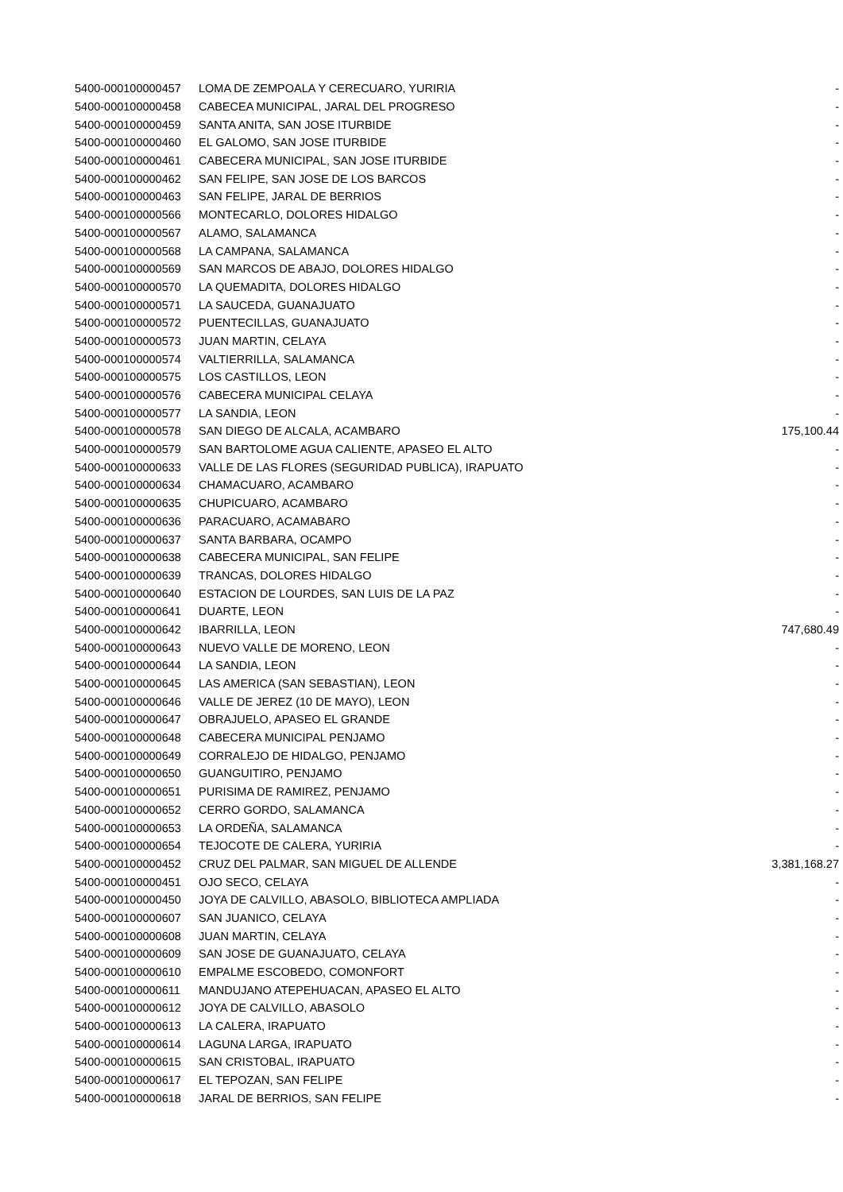| 5400-000100000457 | LOMA DE ZEMPOALA Y CERECUARO, YURIRIA | - |
| 5400-000100000458 | CABECEA MUNICIPAL, JARAL DEL PROGRESO | - |
| 5400-000100000459 | SANTA ANITA, SAN JOSE ITURBIDE | - |
| 5400-000100000460 | EL GALOMO, SAN JOSE ITURBIDE | - |
| 5400-000100000461 | CABECERA MUNICIPAL, SAN JOSE ITURBIDE | - |
| 5400-000100000462 | SAN FELIPE, SAN JOSE DE LOS BARCOS | - |
| 5400-000100000463 | SAN FELIPE, JARAL DE BERRIOS | - |
| 5400-000100000566 | MONTECARLO, DOLORES HIDALGO | - |
| 5400-000100000567 | ALAMO, SALAMANCA | - |
| 5400-000100000568 | LA CAMPANA, SALAMANCA | - |
| 5400-000100000569 | SAN MARCOS DE ABAJO, DOLORES HIDALGO | - |
| 5400-000100000570 | LA QUEMADITA, DOLORES HIDALGO | - |
| 5400-000100000571 | LA SAUCEDA, GUANAJUATO | - |
| 5400-000100000572 | PUENTECILLAS, GUANAJUATO | - |
| 5400-000100000573 | JUAN MARTIN, CELAYA | - |
| 5400-000100000574 | VALTIERRILLA, SALAMANCA | - |
| 5400-000100000575 | LOS CASTILLOS, LEON | - |
| 5400-000100000576 | CABECERA MUNICIPAL CELAYA | - |
| 5400-000100000577 | LA SANDIA, LEON | - |
| 5400-000100000578 | SAN DIEGO DE ALCALA, ACAMBARO | 175,100.44 |
| 5400-000100000579 | SAN BARTOLOME AGUA CALIENTE, APASEO EL ALTO | - |
| 5400-000100000633 | VALLE DE LAS FLORES (SEGURIDAD PUBLICA), IRAPUATO | - |
| 5400-000100000634 | CHAMACUARO, ACAMBARO | - |
| 5400-000100000635 | CHUPICUARO, ACAMBARO | - |
| 5400-000100000636 | PARACUARO, ACAMABARO | - |
| 5400-000100000637 | SANTA BARBARA, OCAMPO | - |
| 5400-000100000638 | CABECERA MUNICIPAL, SAN FELIPE | - |
| 5400-000100000639 | TRANCAS, DOLORES HIDALGO | - |
| 5400-000100000640 | ESTACION DE LOURDES, SAN LUIS DE LA PAZ | - |
| 5400-000100000641 | DUARTE, LEON | - |
| 5400-000100000642 | IBARRILLA, LEON | 747,680.49 |
| 5400-000100000643 | NUEVO VALLE DE MORENO, LEON | - |
| 5400-000100000644 | LA SANDIA, LEON | - |
| 5400-000100000645 | LAS AMERICA (SAN SEBASTIAN), LEON | - |
| 5400-000100000646 | VALLE DE JEREZ (10 DE MAYO), LEON | - |
| 5400-000100000647 | OBRAJUELO, APASEO EL GRANDE | - |
| 5400-000100000648 | CABECERA MUNICIPAL PENJAMO | - |
| 5400-000100000649 | CORRALEJO DE HIDALGO, PENJAMO | - |
| 5400-000100000650 | GUANGUITIRO, PENJAMO | - |
| 5400-000100000651 | PURISIMA DE RAMIREZ, PENJAMO | - |
| 5400-000100000652 | CERRO GORDO, SALAMANCA | - |
| 5400-000100000653 | LA ORDEÑA, SALAMANCA | - |
| 5400-000100000654 | TEJOCOTE DE CALERA, YURIRIA | - |
| 5400-000100000452 | CRUZ DEL PALMAR, SAN MIGUEL DE ALLENDE | 3,381,168.27 |
| 5400-000100000451 | OJO SECO, CELAYA | - |
| 5400-000100000450 | JOYA DE CALVILLO, ABASOLO, BIBLIOTECA AMPLIADA | - |
| 5400-000100000607 | SAN JUANICO, CELAYA | - |
| 5400-000100000608 | JUAN MARTIN, CELAYA | - |
| 5400-000100000609 | SAN JOSE DE GUANAJUATO, CELAYA | - |
| 5400-000100000610 | EMPALME ESCOBEDO, COMONFORT | - |
| 5400-000100000611 | MANDUJANO ATEPEHUACAN, APASEO EL ALTO | - |
| 5400-000100000612 | JOYA DE CALVILLO, ABASOLO | - |
| 5400-000100000613 | LA CALERA, IRAPUATO | - |
| 5400-000100000614 | LAGUNA LARGA, IRAPUATO | - |
| 5400-000100000615 | SAN CRISTOBAL, IRAPUATO | - |
| 5400-000100000617 | EL TEPOZAN, SAN FELIPE | - |
| 5400-000100000618 | JARAL DE BERRIOS, SAN FELIPE | - |